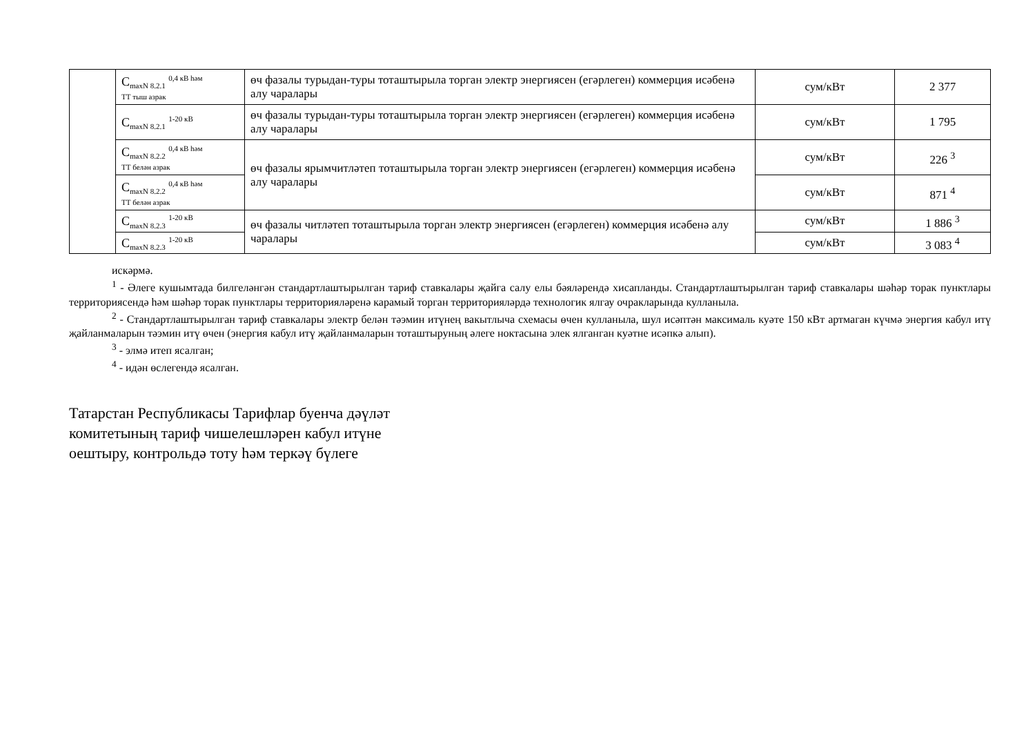| | C<sub>maxN 8.2.1</sub> <sup>0,4 кВ һәм</sup> ТТ тыш азрак | өч фазалы турыдан-туры тоташтырыла торган электр энергиясен (егәрлеген) коммерция исәбенә алу чаралары | сум/кВт | 2 377 |
| | C<sub>maxN 8.2.1</sub> <sup>1-20 кВ</sup> | өч фазалы турыдан-туры тоташтырыла торган электр энергиясен (егәрлеген) коммерция исәбенә алу чаралары | сум/кВт | 1 795 |
| | C<sub>maxN 8.2.2</sub> <sup>0,4 кВ һәм</sup> ТТ белән азрак | өч фазалы ярымчитләтеп тоташтырыла торган электр энергиясен (егәрлеген) коммерция исәбенә алу чаралары | сум/кВт | 226 <sup>3</sup> |
| | C<sub>maxN 8.2.2</sub> <sup>0,4 кВ һәм</sup> ТТ белән азрак | | сум/кВт | 871 <sup>4</sup> |
| | C<sub>maxN 8.2.3</sub> <sup>1-20 кВ</sup> | өч фазалы читләтеп тоташтырыла торган электр энергиясен (егәрлеген) коммерция исәбенә алу чаралары | сум/кВт | 1 886 <sup>3</sup> |
| | C<sub>maxN 8.2.3</sub> <sup>1-20 кВ</sup> | | сум/кВт | 3 083 <sup>4</sup> |
искәрмә.
<sup>1</sup> - Әлеге кушымтада билгеләнгән стандартлаштырылган тариф ставкалары җайга салу елы бәяләрендә хисапланды. Стандартлаштырылган тариф ставкалары шәһәр торак пунктлары территориясендә һәм шәһәр торак пунктлары территорияләренә карамый торган территорияләрдә технологик ялгау очракларында кулланыла.
<sup>2</sup> - Стандартлаштырылган тариф ставкалары электр белән тәэмин итүнең вакытлыча схемасы өчен кулланыла, шул исәптән максималь куәте 150 кВт артмаган күчмә энергия кабул итү җайланмаларын тәэмин итү өчен (энергия кабул итү җайланмаларын тоташтыруның әлеге ноктасына элек ялганган куәтне исәпкә алып).
<sup>3</sup> - элмә итеп ясалган;
<sup>4</sup> - идән өслегендә ясалган.
Татарстан Республикасы Тарифлар буенча дәүләт
комитетының тариф чишелешләрен кабул итүне
оештыру, контрольдә тоту һәм теркәү бүлеге